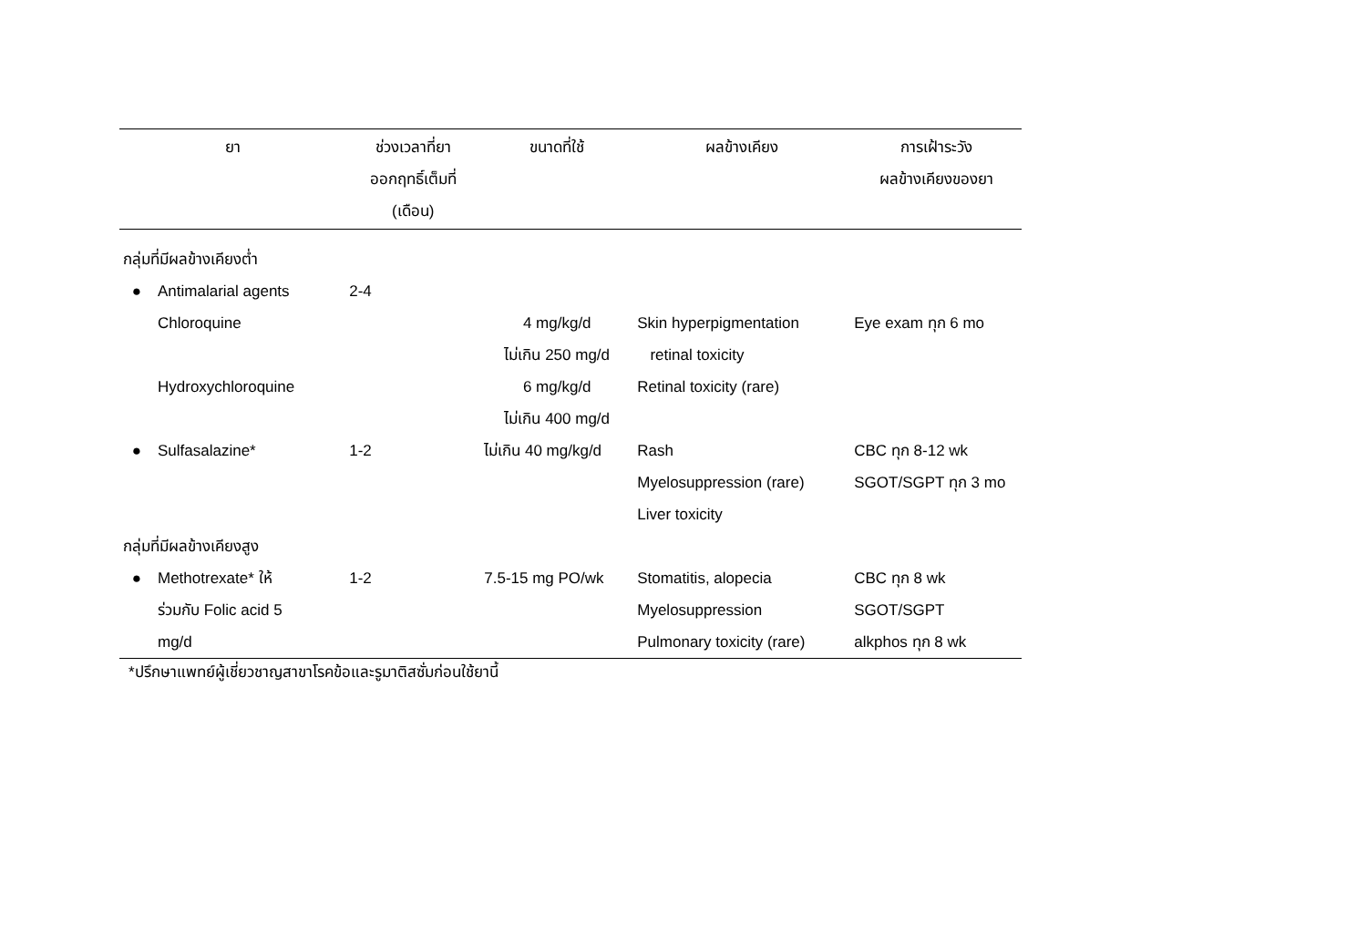| ยา | | ช่วงเวลาที่ยา ออกฤทธิ์เต็มที่ (เดือน) | ขนาดที่ใช้ | ผลข้างเคียง | การเฝ้าระวัง ผลข้างเคียงของยา |
| --- | --- | --- | --- | --- | --- |
| กลุ่มที่มีผลข้างเคียงต่ำ | | | | | |
| ● | Antimalarial agents | 2-4 | | | |
| | Chloroquine | | 4 mg/kg/d ไม่เกิน 250 mg/d | Skin hyperpigmentation retinal toxicity | Eye exam ทุก 6 mo |
| | Hydroxychloroquine | | 6 mg/kg/d ไม่เกิน 400 mg/d | Retinal toxicity (rare) | |
| ● | Sulfasalazine* | 1-2 | ไม่เกิน 40 mg/kg/d | Rash Myelosuppression (rare) Liver toxicity | CBC ทุก 8-12 wk SGOT/SGPT ทุก 3 mo |
| กลุ่มที่มีผลข้างเคียงสูง | | | | | |
| ● | Methotrexate* ให้ ร่วมกับ Folic acid 5 mg/d | 1-2 | 7.5-15 mg PO/wk | Stomatitis, alopecia Myelosuppression Pulmonary toxicity (rare) | CBC ทุก 8 wk SGOT/SGPT alkphos ทุก 8 wk |
*ปรึกษาแพทย์ผู้เชี่ยวชาญสาขาโรคข้อและรูมาติสซั่มก่อนใช้ยานี้